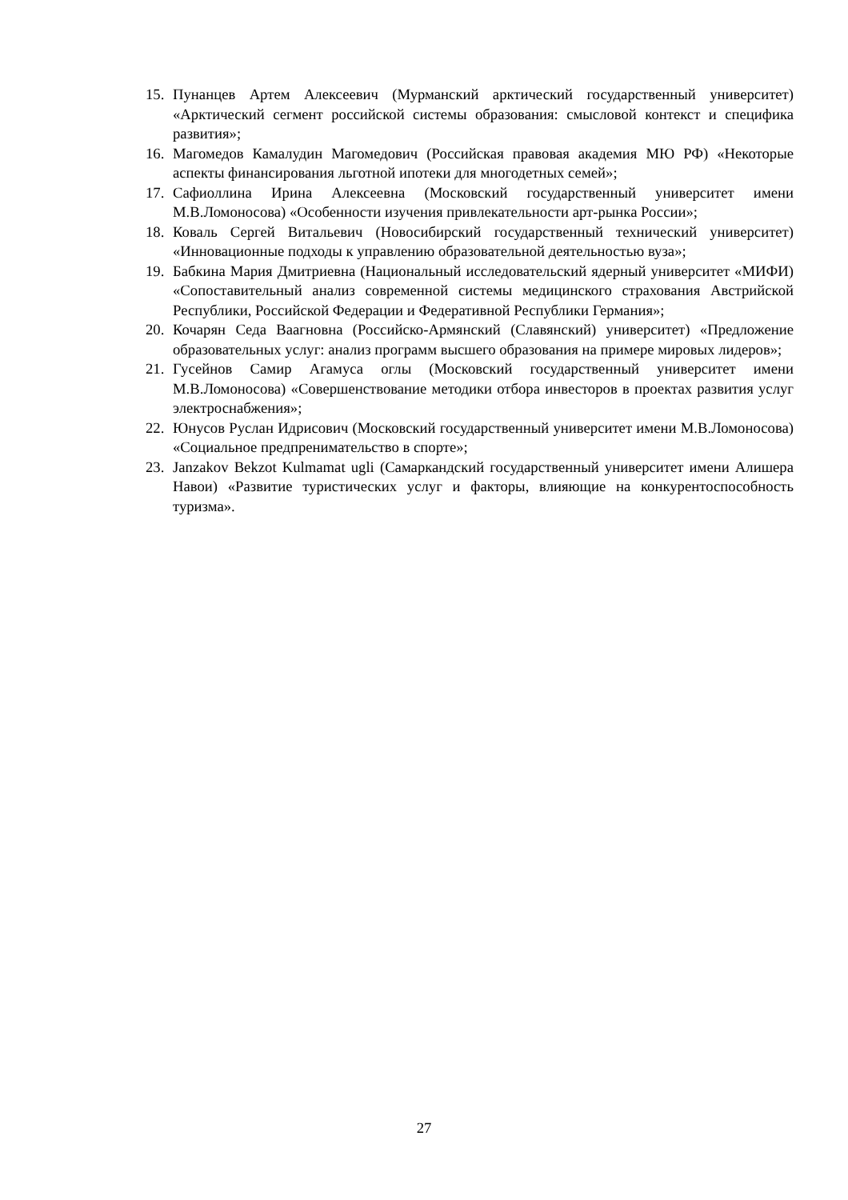15. Пунанцев Артем Алексеевич (Мурманский арктический государственный университет) «Арктический сегмент российской системы образования: смысловой контекст и специфика развития»;
16. Магомедов Камалудин Магомедович (Российская правовая академия МЮ РФ) «Некоторые аспекты финансирования льготной ипотеки для многодетных семей»;
17. Сафиоллина Ирина Алексеевна (Московский государственный университет имени М.В.Ломоносова) «Особенности изучения привлекательности арт-рынка России»;
18. Коваль Сергей Витальевич (Новосибирский государственный технический университет) «Инновационные подходы к управлению образовательной деятельностью вуза»;
19. Бабкина Мария Дмитриевна (Национальный исследовательский ядерный университет «МИФИ) «Сопоставительный анализ современной системы медицинского страхования Австрийской Республики, Российской Федерации и Федеративной Республики Германия»;
20. Кочарян Седа Ваагновна (Российско-Армянский (Славянский) университет) «Предложение образовательных услуг: анализ программ высшего образования на примере мировых лидеров»;
21. Гусейнов Самир Агамуса оглы (Московский государственный университет имени М.В.Ломоносова) «Совершенствование методики отбора инвесторов в проектах развития услуг электроснабжения»;
22. Юнусов Руслан Идрисович (Московский государственный университет имени М.В.Ломоносова) «Социальное предпренимательство в спорте»;
23. Janzakov Bekzot Kulmamat ugli (Самаркандский государственный университет имени Алишера Навои) «Развитие туристических услуг и факторы, влияющие на конкурентоспособность туризма».
27